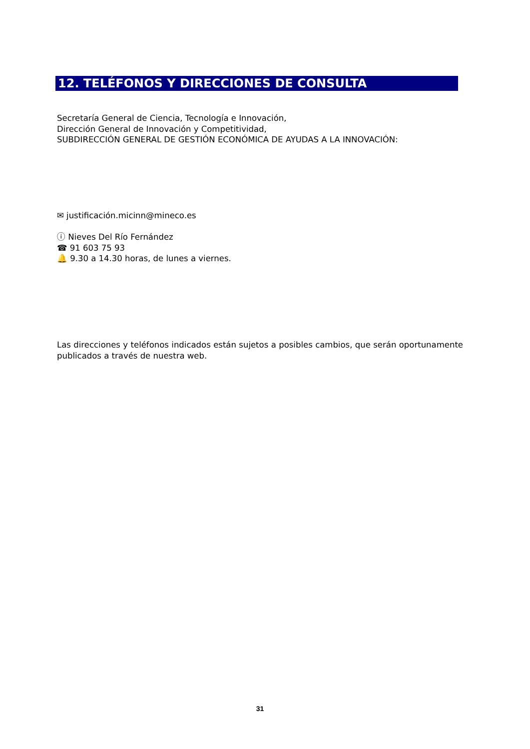12. TELÉFONOS Y DIRECCIONES DE CONSULTA
Secretaría General de Ciencia, Tecnología e Innovación,
Dirección General de Innovación y Competitividad,
SUBDIRECCIÓN GENERAL DE GESTIÓN ECONÓMICA DE AYUDAS A LA INNOVACIÓN:
✉ justificación.micinn@mineco.es
ⓘ Nieves Del Río Fernández
☎ 91 603 75 93
🔔 9.30 a 14.30 horas, de lunes a viernes.
Las direcciones y teléfonos indicados están sujetos a posibles cambios, que serán oportunamente publicados a través de nuestra web.
31